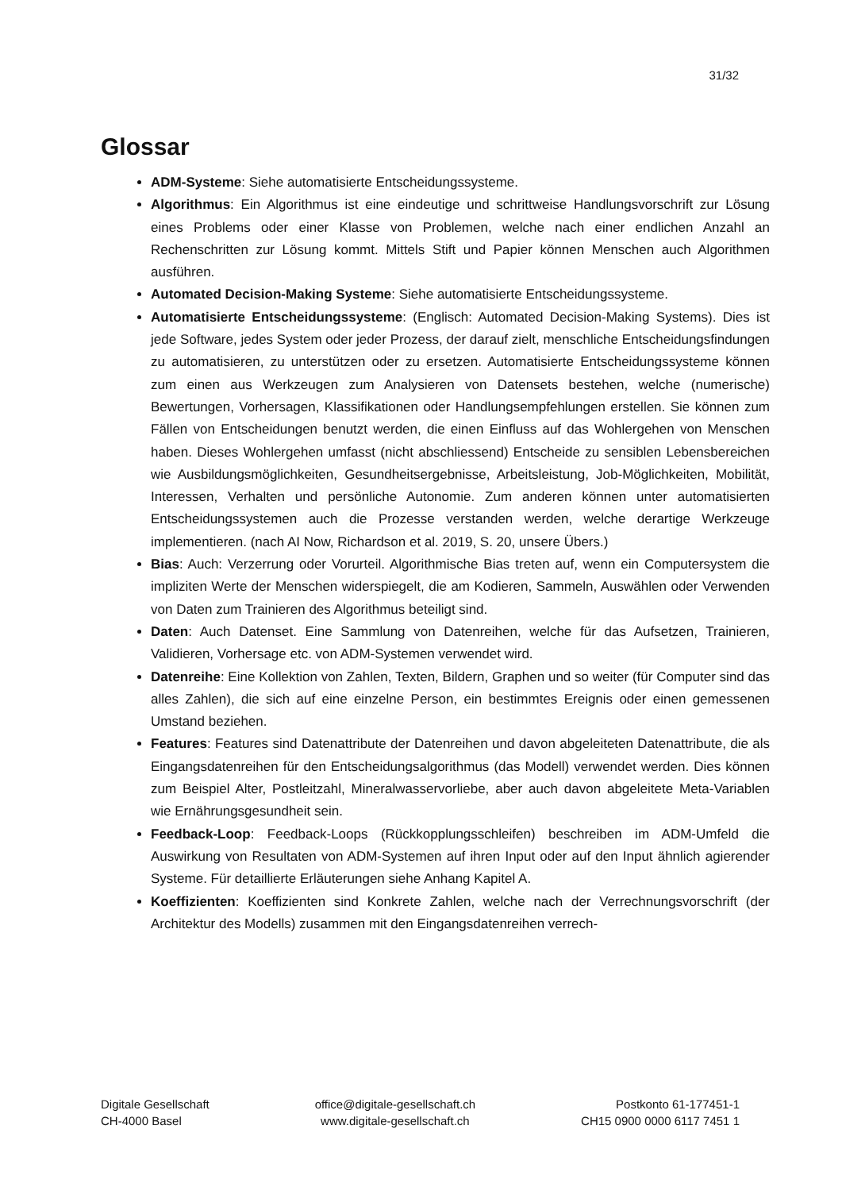31/32
Glossar
ADM-Systeme: Siehe automatisierte Entscheidungssysteme.
Algorithmus: Ein Algorithmus ist eine eindeutige und schrittweise Handlungsvorschrift zur Lösung eines Problems oder einer Klasse von Problemen, welche nach einer endlichen Anzahl an Rechenschritten zur Lösung kommt. Mittels Stift und Papier können Menschen auch Algorithmen ausführen.
Automated Decision-Making Systeme: Siehe automatisierte Entscheidungssysteme.
Automatisierte Entscheidungssysteme: (Englisch: Automated Decision-Making Systems). Dies ist jede Software, jedes System oder jeder Prozess, der darauf zielt, menschliche Entscheidungsfindungen zu automatisieren, zu unterstützen oder zu ersetzen. Automatisierte Entscheidungssysteme können zum einen aus Werkzeugen zum Analysieren von Datensets bestehen, welche (numerische) Bewertungen, Vorhersagen, Klassifikationen oder Handlungsempfehlungen erstellen. Sie können zum Fällen von Entscheidungen benutzt werden, die einen Einfluss auf das Wohlergehen von Menschen haben. Dieses Wohlergehen umfasst (nicht abschliessend) Entscheide zu sensiblen Lebensbereichen wie Ausbildungsmöglichkeiten, Gesundheitsergebnisse, Arbeitsleistung, Job-Möglichkeiten, Mobilität, Interessen, Verhalten und persönliche Autonomie. Zum anderen können unter automatisierten Entscheidungssystemen auch die Prozesse verstanden werden, welche derartige Werkzeuge implementieren. (nach AI Now, Richardson et al. 2019, S. 20, unsere Übers.)
Bias: Auch: Verzerrung oder Vorurteil. Algorithmische Bias treten auf, wenn ein Computersystem die impliziten Werte der Menschen widerspiegelt, die am Kodieren, Sammeln, Auswählen oder Verwenden von Daten zum Trainieren des Algorithmus beteiligt sind.
Daten: Auch Datenset. Eine Sammlung von Datenreihen, welche für das Aufsetzen, Trainieren, Validieren, Vorhersage etc. von ADM-Systemen verwendet wird.
Datenreihe: Eine Kollektion von Zahlen, Texten, Bildern, Graphen und so weiter (für Computer sind das alles Zahlen), die sich auf eine einzelne Person, ein bestimmtes Ereignis oder einen gemessenen Umstand beziehen.
Features: Features sind Datenattribute der Datenreihen und davon abgeleiteten Datenattribute, die als Eingangsdatenreihen für den Entscheidungsalgorithmus (das Modell) verwendet werden. Dies können zum Beispiel Alter, Postleitzahl, Mineralwasservorliebe, aber auch davon abgeleitete Meta-Variablen wie Ernährungsgesundheit sein.
Feedback-Loop: Feedback-Loops (Rückkopplungsschleifen) beschreiben im ADM-Umfeld die Auswirkung von Resultaten von ADM-Systemen auf ihren Input oder auf den Input ähnlich agierender Systeme. Für detaillierte Erläuterungen siehe Anhang Kapitel A.
Koeffizienten: Koeffizienten sind Konkrete Zahlen, welche nach der Verrechnungsvorschrift (der Architektur des Modells) zusammen mit den Eingangsdatenreihen verrech-
Digitale Gesellschaft
CH-4000 Basel
office@digitale-gesellschaft.ch
www.digitale-gesellschaft.ch
Postkonto 61-177451-1
CH15 0900 0000 6117 7451 1